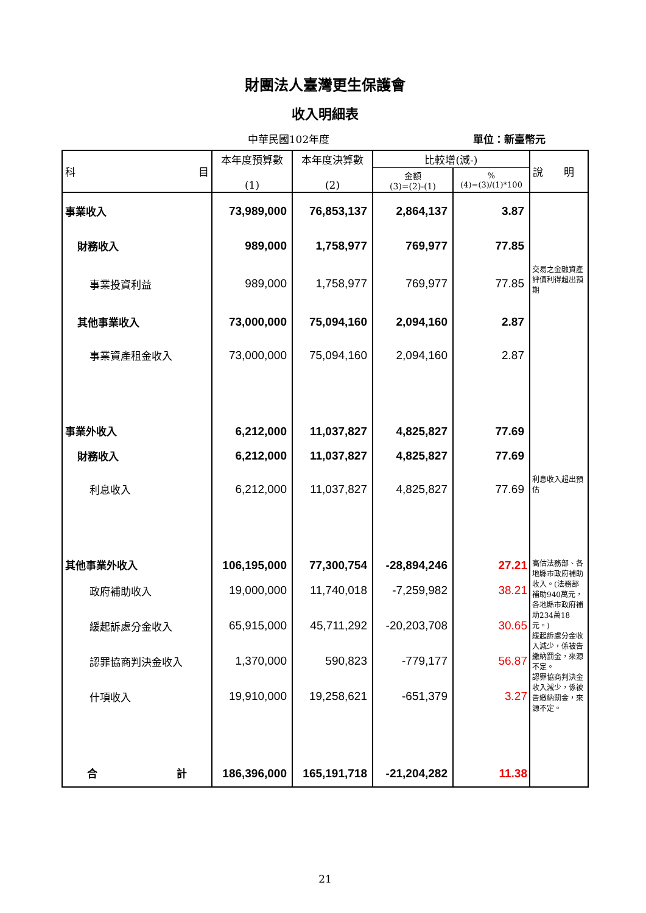財團法人臺灣更生保護會
收入明細表
中華民國102年度 單位：新臺幣元
| 科 目 | 本年度預算數 (1) | 本年度決算數 (2) | 比較增(減-) | | 說 明 |
| --- | --- | --- | --- | --- | --- |
| | | | 金額 (3)=(2)-(1) | % (4)=(3)/(1)*100 | |
| 事業收入 | 73,989,000 | 76,853,137 | 2,864,137 | 3.87 | |
| 財務收入 | 989,000 | 1,758,977 | 769,977 | 77.85 | |
| 事業投資利益 | 989,000 | 1,758,977 | 769,977 | 77.85 | 交易之金融資產評價利得超出預期 |
| 其他事業收入 | 73,000,000 | 75,094,160 | 2,094,160 | 2.87 | |
| 事業資產租金收入 | 73,000,000 | 75,094,160 | 2,094,160 | 2.87 | |
| 事業外收入 | 6,212,000 | 11,037,827 | 4,825,827 | 77.69 | |
| 財務收入 | 6,212,000 | 11,037,827 | 4,825,827 | 77.69 | |
| 利息收入 | 6,212,000 | 11,037,827 | 4,825,827 | 77.69 | 利息收入超出預估 |
| 其他事業外收入 | 106,195,000 | 77,300,754 | -28,894,246 | 27.21 | 高估法務部、各地縣市政府補助收入。(法務部補助940萬元，各地縣市政府補助234萬18元。) 緩起訴處分金收入減少，係被告繳納罰金，來源不定。 認罪協商判決金收入減少，係被告繳納罰金，來源不定。 |
| 政府補助收入 | 19,000,000 | 11,740,018 | -7,259,982 | 38.21 | |
| 緩起訴處分金收入 | 65,915,000 | 45,711,292 | -20,203,708 | 30.65 | |
| 認罪協商判決金收入 | 1,370,000 | 590,823 | -779,177 | 56.87 | |
| 什項收入 | 19,910,000 | 19,258,621 | -651,379 | 3.27 | |
| 合 計 | 186,396,000 | 165,191,718 | -21,204,282 | 11.38 | |
21